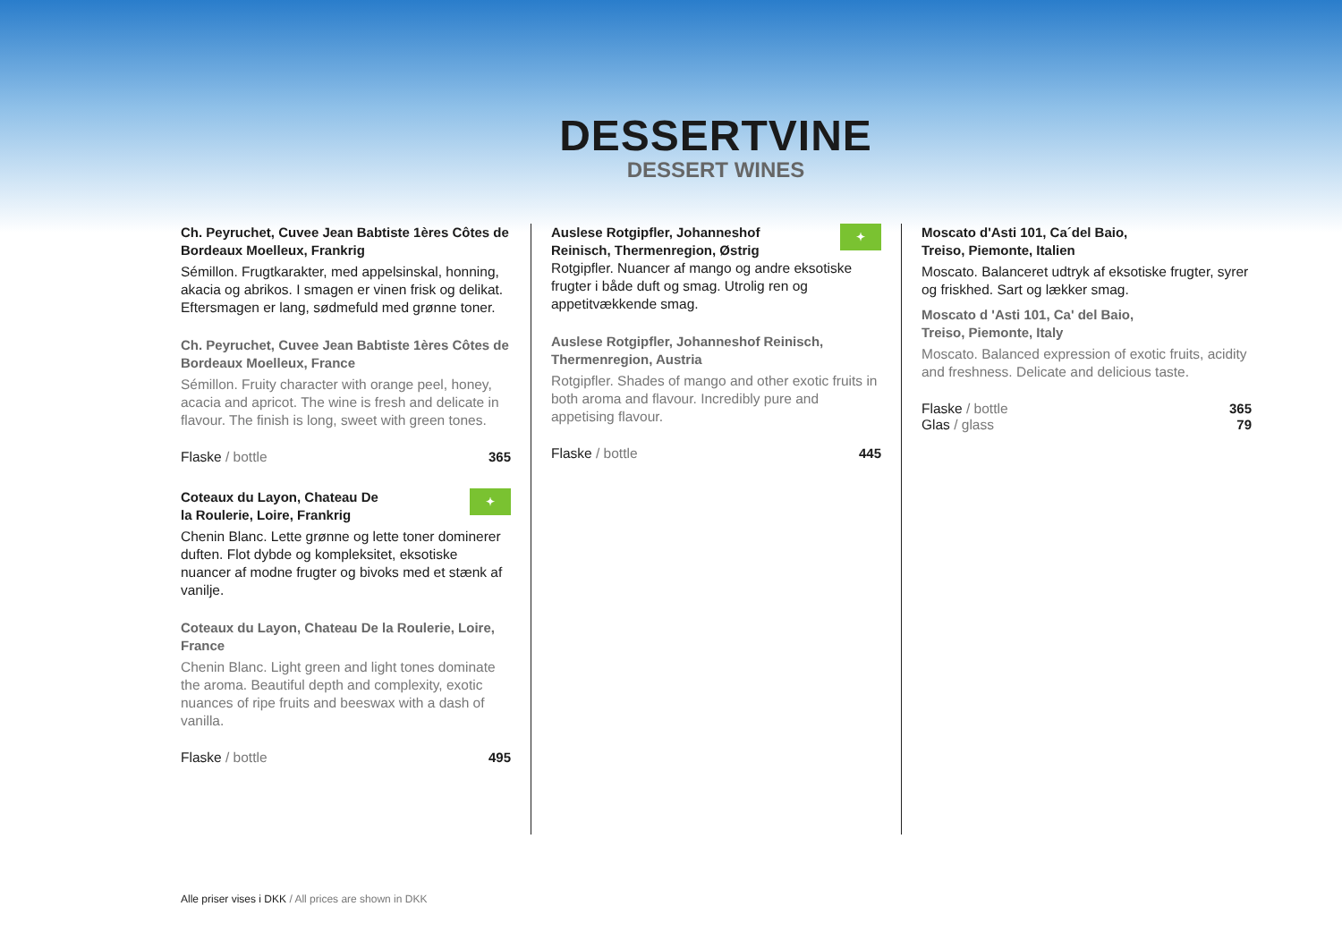DESSERTVINE
DESSERT WINES
Ch. Peyruchet, Cuvee Jean Babtiste 1ères Côtes de Bordeaux Moelleux, Frankrig
Sémillon. Frugtkarakter, med appelsinskal, honning, akacia og abrikos. I smagen er vinen frisk og delikat. Eftersmagen er lang, sødmefuld med grønne toner.
Ch. Peyruchet, Cuvee Jean Babtiste 1ères Côtes de Bordeaux Moelleux, France
Sémillon. Fruity character with orange peel, honey, acacia and apricot. The wine is fresh and delicate in flavour. The finish is long, sweet with green tones.
Flaske / bottle 365
✦ Coteaux du Layon, Chateau De
la Roulerie, Loire, Frankrig
Chenin Blanc. Lette grønne og lette toner dominerer duften. Flot dybde og kompleksitet, eksotiske nuancer af modne frugter og bivoks med et stænk af vanilje.
Coteaux du Layon, Chateau De la Roulerie, Loire, France
Chenin Blanc. Light green and light tones dominate the aroma. Beautiful depth and complexity, exotic nuances of ripe fruits and beeswax with a dash of vanilla.
Flaske / bottle 495
✦ Auslese Rotgipfler, Johanneshof
Reinisch, Thermenregion, Østrig
Rotgipfler. Nuancer af mango og andre eksotiske frugter i både duft og smag. Utrolig ren og appetitvækkende smag.
Auslese Rotgipfler, Johanneshof Reinisch, Thermenregion, Austria
Rotgipfler. Shades of mango and other exotic fruits in both aroma and flavour. Incredibly pure and appetising flavour.
Flaske / bottle 445
Moscato d'Asti 101, Ca´del Baio,
Treiso, Piemonte, Italien
Moscato. Balanceret udtryk af eksotiske frugter, syrer og friskhed. Sart og lækker smag.
Moscato d 'Asti 101, Ca' del Baio,
Treiso, Piemonte, Italy
Moscato. Balanced expression of exotic fruits, acidity and freshness. Delicate and delicious taste.
Flaske / bottle 365
Glas / glass 79
Alle priser vises i DKK / All prices are shown in DKK